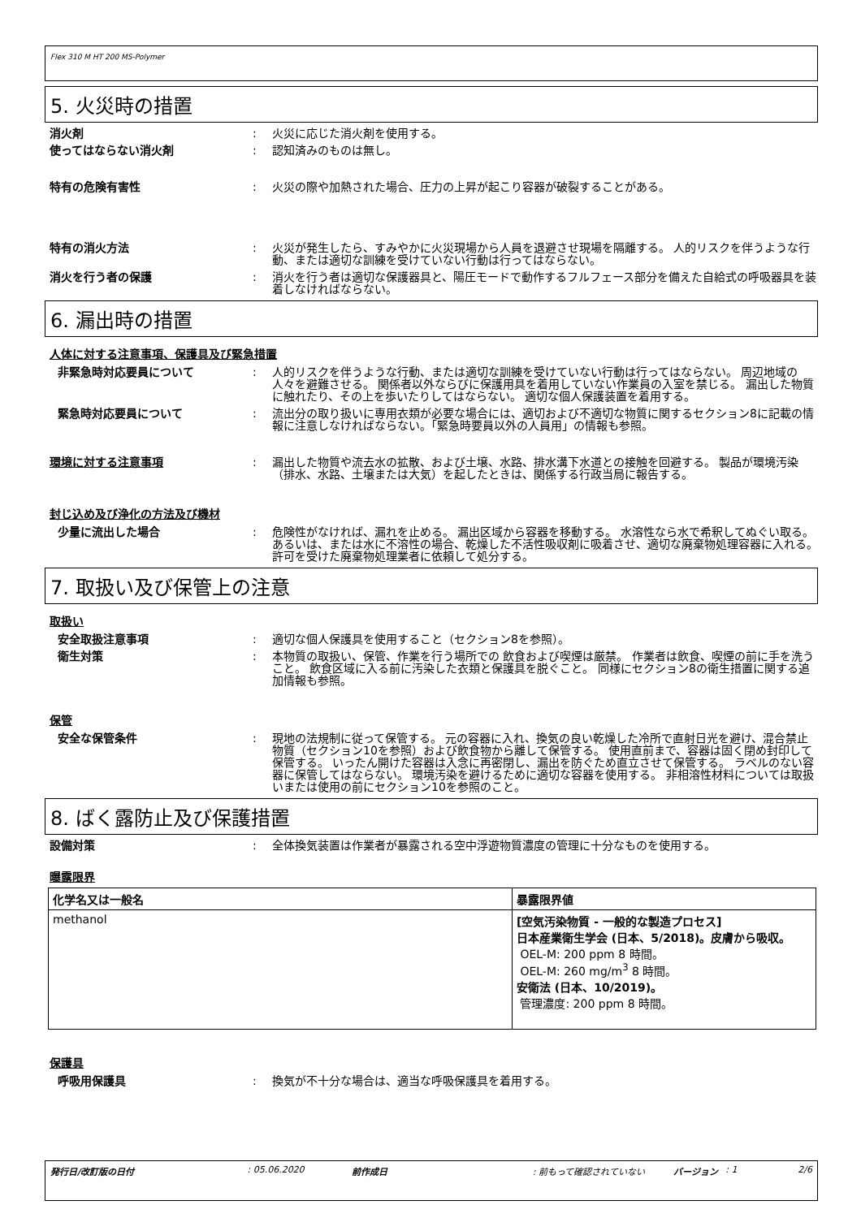Flex 310 M HT 200 MS-Polymer
5. 火災時の措置
消火剤 : 火災に応じた消火剤を使用する。
使ってはならない消火剤 : 認知済みのものは無し。
特有の危険有害性 : 火災の際や加熱された場合、圧力の上昇が起こり容器が破裂することがある。
特有の消火方法 : 火災が発生したら、すみやかに火災現場から人員を退避させ現場を隔離する。 人的リスクを伴うような行動、または適切な訓練を受けていない行動は行ってはならない。
消火を行う者の保護 : 消火を行う者は適切な保護器具と、陽圧モードで動作するフルフェース部分を備えた自給式の呼吸器具を装着しなければならない。
6. 漏出時の措置
人体に対する注意事項、保護具及び緊急措置
非緊急時対応要員について : 人的リスクを伴うような行動、または適切な訓練を受けていない行動は行ってはならない。 周辺地域の人々を避難させる。 関係者以外ならびに保護用具を着用していない作業員の入室を禁じる。 漏出した物質に触れたり、その上を歩いたりしてはならない。 適切な個人保護装置を着用する。
緊急時対応要員について : 流出分の取り扱いに専用衣類が必要な場合には、適切および不適切な物質に関するセクション8に記載の情報に注意しなければならない。「緊急時要員以外の人員用」の情報も参照。
環境に対する注意事項 : 漏出した物質や流去水の拡散、および土壌、水路、排水溝下水道との接触を回避する。 製品が環境汚染（排水、水路、土壌または大気）を起したときは、関係する行政当局に報告する。
封じ込め及び浄化の方法及び機材
少量に流出した場合 : 危険性がなければ、漏れを止める。 漏出区域から容器を移動する。 水溶性なら水で希釈してぬぐい取る。 あるいは、または水に不溶性の場合、乾燥した不活性吸収剤に吸着させ、適切な廃棄物処理容器に入れる。 許可を受けた廃棄物処理業者に依頼して処分する。
7. 取扱い及び保管上の注意
取扱い
安全取扱注意事項 : 適切な個人保護具を使用すること（セクション8を参照）。
衛生対策 : 本物質の取扱い、保管、作業を行う場所での 飲食および喫煙は厳禁。 作業者は飲食、喫煙の前に手を洗うこと。 飲食区域に入る前に汚染した衣類と保護具を脱ぐこと。 同様にセクション8の衛生措置に関する追加情報も参照。
保管
安全な保管条件 : 現地の法規制に従って保管する。 元の容器に入れ、換気の良い乾燥した冷所で直射日光を避け、混合禁止物質（セクション10を参照）および飲食物から離して保管する。 使用直前まで、容器は固く閉め封印して保管する。 いったん開けた容器は入念に再密閉し、漏出を防ぐため直立させて保管する。 ラベルのない容器に保管してはならない。 環境汚染を避けるために適切な容器を使用する。 非相溶性材料については取扱いまたは使用の前にセクション10を参照のこと。
8. ばく露防止及び保護措置
設備対策 : 全体換気装置は作業者が暴露される空中浮遊物質濃度の管理に十分なものを使用する。
曝露限界
| 化学名又は一般名 | 暴露限界値 |
| --- | --- |
| methanol | [空気汚染物質 - 一般的な製造プロセス] 日本産業衛生学会 (日本、5/2018)。皮膚から吸収。 OEL-M: 200 ppm 8 時間。 OEL-M: 260 mg/m<sup>3</sup> 8 時間。 安衛法 (日本、10/2019)。 管理濃度: 200 ppm 8 時間。 |
保護具
呼吸用保護具 : 換気が不十分な場合は、適当な呼吸保護具を着用する。
発行日/改訂版の日付: 05.06.2020 前作成日: 前もって確認されていない バージョン: 1 2/6